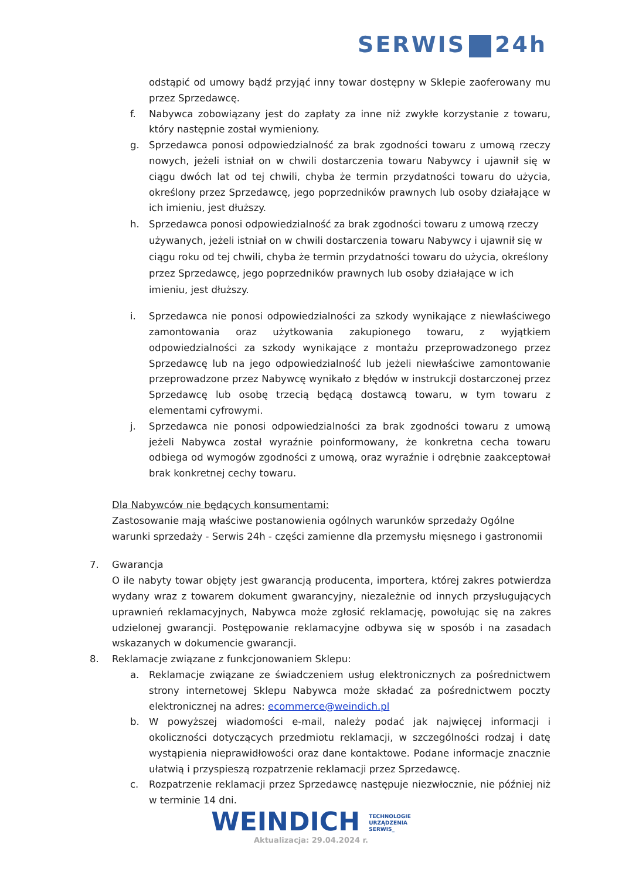SERWIS 24h
odstąpić od umowy bądź przyjąć inny towar dostępny w Sklepie zaoferowany mu przez Sprzedawcę.
f. Nabywca zobowiązany jest do zapłaty za inne niż zwykłe korzystanie z towaru, który następnie został wymieniony.
g. Sprzedawca ponosi odpowiedzialność za brak zgodności towaru z umową rzeczy nowych, jeżeli istniał on w chwili dostarczenia towaru Nabywcy i ujawnił się w ciągu dwóch lat od tej chwili, chyba że termin przydatności towaru do użycia, określony przez Sprzedawcę, jego poprzedników prawnych lub osoby działające w ich imieniu, jest dłuższy.
h. Sprzedawca ponosi odpowiedzialność za brak zgodności towaru z umową rzeczy używanych, jeżeli istniał on w chwili dostarczenia towaru Nabywcy i ujawnił się w ciągu roku od tej chwili, chyba że termin przydatności towaru do użycia, określony przez Sprzedawcę, jego poprzedników prawnych lub osoby działające w ich imieniu, jest dłuższy.
i. Sprzedawca nie ponosi odpowiedzialności za szkody wynikające z niewłaściwego zamontowania oraz użytkowania zakupionego towaru, z wyjątkiem odpowiedzialności za szkody wynikające z montażu przeprowadzonego przez Sprzedawcę lub na jego odpowiedzialność lub jeżeli niewłaściwe zamontowanie przeprowadzone przez Nabywcę wynikało z błędów w instrukcji dostarczonej przez Sprzedawcę lub osobę trzecią będącą dostawcą towaru, w tym towaru z elementami cyfrowymi.
j. Sprzedawca nie ponosi odpowiedzialności za brak zgodności towaru z umową jeżeli Nabywca został wyraźnie poinformowany, że konkretna cecha towaru odbiega od wymogów zgodności z umową, oraz wyraźnie i odrębnie zaakceptował brak konkretnej cechy towaru.
Dla Nabywców nie będących konsumentami:
Zastosowanie mają właściwe postanowienia ogólnych warunków sprzedaży Ogólne warunki sprzedaży - Serwis 24h - części zamienne dla przemysłu mięsnego i gastronomii
7. Gwarancja
O ile nabyty towar objęty jest gwarancją producenta, importera, której zakres potwierdza wydany wraz z towarem dokument gwarancyjny, niezależnie od innych przysługujących uprawnień reklamacyjnych, Nabywca może zgłosić reklamację, powołując się na zakres udzielonej gwarancji. Postępowanie reklamacyjne odbywa się w sposób i na zasadach wskazanych w dokumencie gwarancji.
8. Reklamacje związane z funkcjonowaniem Sklepu:
a. Reklamacje związane ze świadczeniem usług elektronicznych za pośrednictwem strony internetowej Sklepu Nabywca może składać za pośrednictwem poczty elektronicznej na adres: ecommerce@weindich.pl
b. W powyższej wiadomości e-mail, należy podać jak najwięcej informacji i okoliczności dotyczących przedmiotu reklamacji, w szczególności rodzaj i datę wystąpienia nieprawidłowości oraz dane kontaktowe. Podane informacje znacznie ułatwią i przyspieszą rozpatrzenie reklamacji przez Sprzedawcę.
c. Rozpatrzenie reklamacji przez Sprzedawcę następuje niezwłocznie, nie później niż w terminie 14 dni.
WEINDICH TECHNOLOGIE
URZĄDZENIA
SERWIS_
Aktualizacja: 29.04.2024 r.